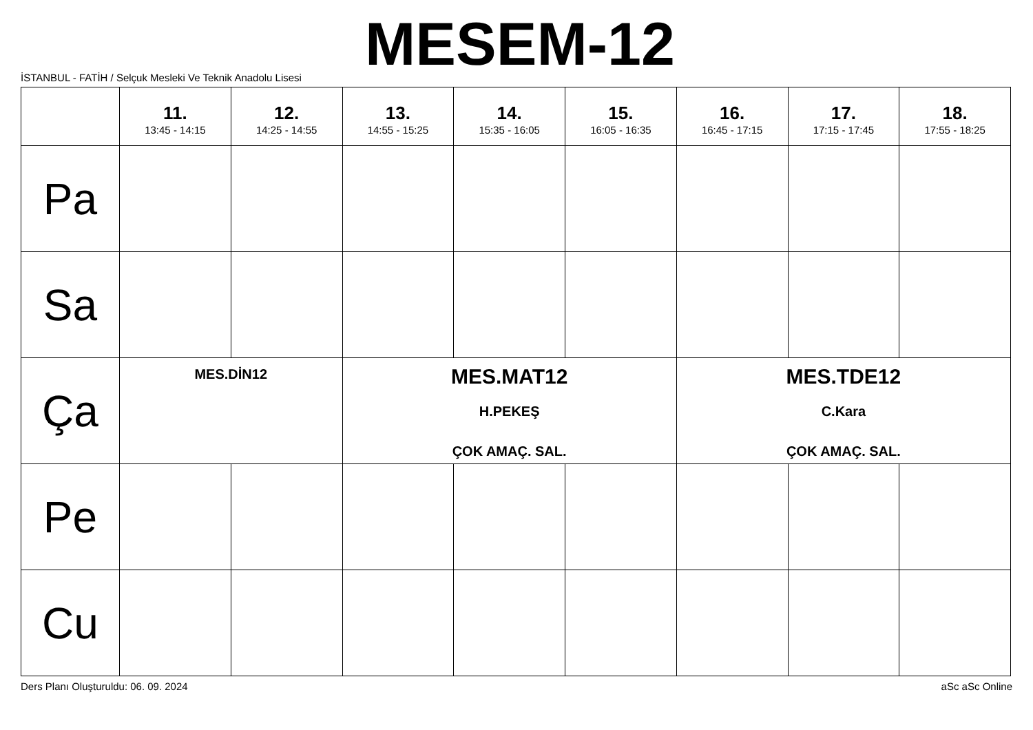İSTANBUL - FATİH / Selçuk Mesleki Ve Teknik Anadolu Lisesi
MESEM-12
| | 11. 13:45 - 14:15 | 12. 14:25 - 14:55 | 13. 14:55 - 15:25 | 14. 15:35 - 16:05 | 15. 16:05 - 16:35 | 16. 16:45 - 17:15 | 17. 17:15 - 17:45 | 18. 17:55 - 18:25 |
| --- | --- | --- | --- | --- | --- | --- | --- | --- |
| Pa | | | | | | | | |
| Sa | | | | | | | | |
| Ça | MES.DİN12 | | MES.MAT12 H.PEKEŞ ÇOK AMAÇ. SAL. | | | MES.TDE12 C.Kara ÇOK AMAÇ. SAL. | | |
| Pe | | | | | | | | |
| Cu | | | | | | | | |
Ders Planı Oluşturuldu: 06. 09. 2024 aSc aSc Online